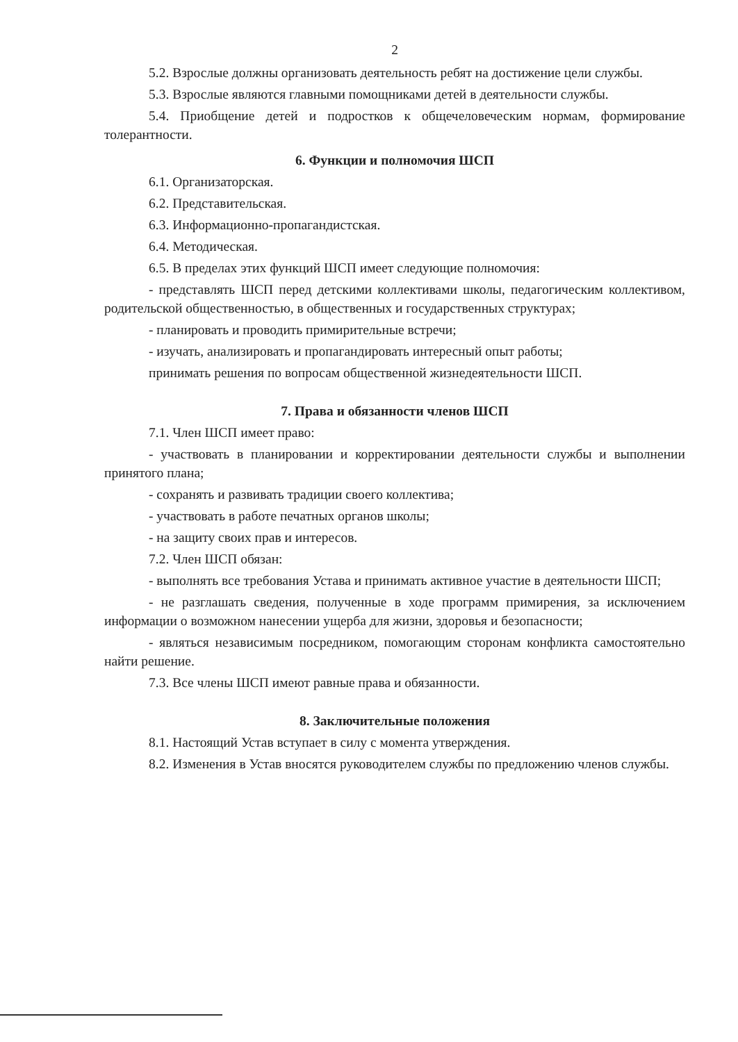2
5.2. Взрослые должны организовать деятельность ребят на достижение цели службы.
5.3. Взрослые являются главными помощниками детей в деятельности службы.
5.4. Приобщение детей и подростков к общечеловеческим нормам, формирование толерантности.
6. Функции и полномочия ШСП
6.1. Организаторская.
6.2. Представительская.
6.3. Информационно-пропагандистская.
6.4. Методическая.
6.5. В пределах этих функций ШСП имеет следующие полномочия:
- представлять ШСП перед детскими коллективами школы, педагогическим коллективом, родительской общественностью, в общественных и государственных структурах;
- планировать и проводить примирительные встречи;
- изучать, анализировать и пропагандировать интересный опыт работы;
принимать решения по вопросам общественной жизнедеятельности ШСП.
7. Права и обязанности членов ШСП
7.1. Член ШСП имеет право:
- участвовать в планировании и корректировании деятельности службы и выполнении принятого плана;
- сохранять и развивать традиции своего коллектива;
- участвовать в работе печатных органов школы;
- на защиту своих прав и интересов.
7.2. Член ШСП обязан:
- выполнять все требования Устава и принимать активное участие в деятельности ШСП;
- не разглашать сведения, полученные в ходе программ примирения, за исключением информации о возможном нанесении ущерба для жизни, здоровья и безопасности;
- являться независимым посредником, помогающим сторонам конфликта самостоятельно найти решение.
7.3. Все члены ШСП имеют равные права и обязанности.
8. Заключительные положения
8.1. Настоящий Устав вступает в силу с момента утверждения.
8.2. Изменения в Устав вносятся руководителем службы по предложению членов службы.